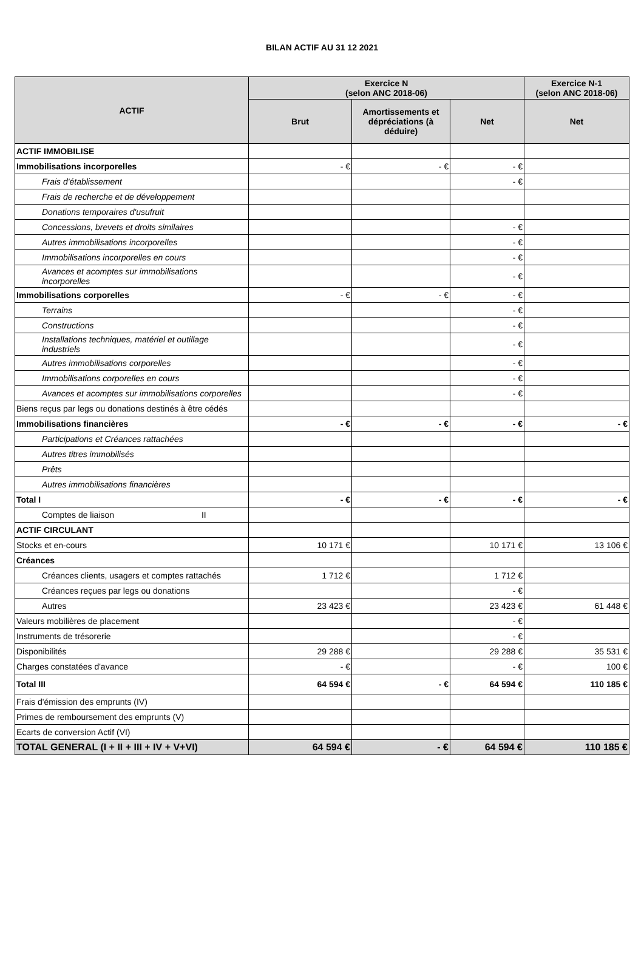BILAN ACTIF AU 31 12 2021
| ACTIF | Exercice N (selon ANC 2018-06) | | | Exercice N-1 (selon ANC 2018-06) |
| --- | --- | --- | --- | --- |
| | Brut | Amortissements et dépréciations (à déduire) | Net | Net |
| ACTIF IMMOBILISE | | | | |
| Immobilisations incorporelles | - € | - € | - € | |
| Frais d'établissement | | | - € | |
| Frais de recherche et de développement | | | | |
| Donations temporaires d'usufruit | | | | |
| Concessions, brevets et droits similaires | | | - € | |
| Autres immobilisations incorporelles | | | - € | |
| Immobilisations incorporelles en cours | | | - € | |
| Avances et acomptes sur immobilisations incorporelles | | | - € | |
| Immobilisations corporelles | - € | - € | - € | |
| Terrains | | | - € | |
| Constructions | | | - € | |
| Installations techniques, matériel et outillage industriels | | | - € | |
| Autres immobilisations corporelles | | | - € | |
| Immobilisations corporelles en cours | | | - € | |
| Avances et acomptes sur immobilisations corporelles | | | - € | |
| Biens reçus par legs ou donations destinés à être cédés | | | | |
| Immobilisations financières | - € | - € | - € | - € |
| Participations et Créances rattachées | | | | |
| Autres titres immobilisés | | | | |
| Prêts | | | | |
| Autres immobilisations financières | | | | |
| Total I | - € | - € | - € | - € |
| Comptes de liaison II | | | | |
| ACTIF CIRCULANT | | | | |
| Stocks et en-cours | 10 171 € | | 10 171 € | 13 106 € |
| Créances | | | | |
| Créances clients, usagers et comptes rattachés | 1 712 € | | 1 712 € | |
| Créances reçues par legs ou donations | | | - € | |
| Autres | 23 423 € | | 23 423 € | 61 448 € |
| Valeurs mobilières de placement | | | - € | |
| Instruments de trésorerie | | | - € | |
| Disponibilités | 29 288 € | | 29 288 € | 35 531 € |
| Charges constatées d'avance | - € | | - € | 100 € |
| Total III | 64 594 € | - € | 64 594 € | 110 185 € |
| Frais d'émission des emprunts (IV) | | | | |
| Primes de remboursement des emprunts (V) | | | | |
| Ecarts de conversion Actif (VI) | | | | |
| TOTAL GENERAL (I + II + III + IV + V+VI) | 64 594 € | - € | 64 594 € | 110 185 € |